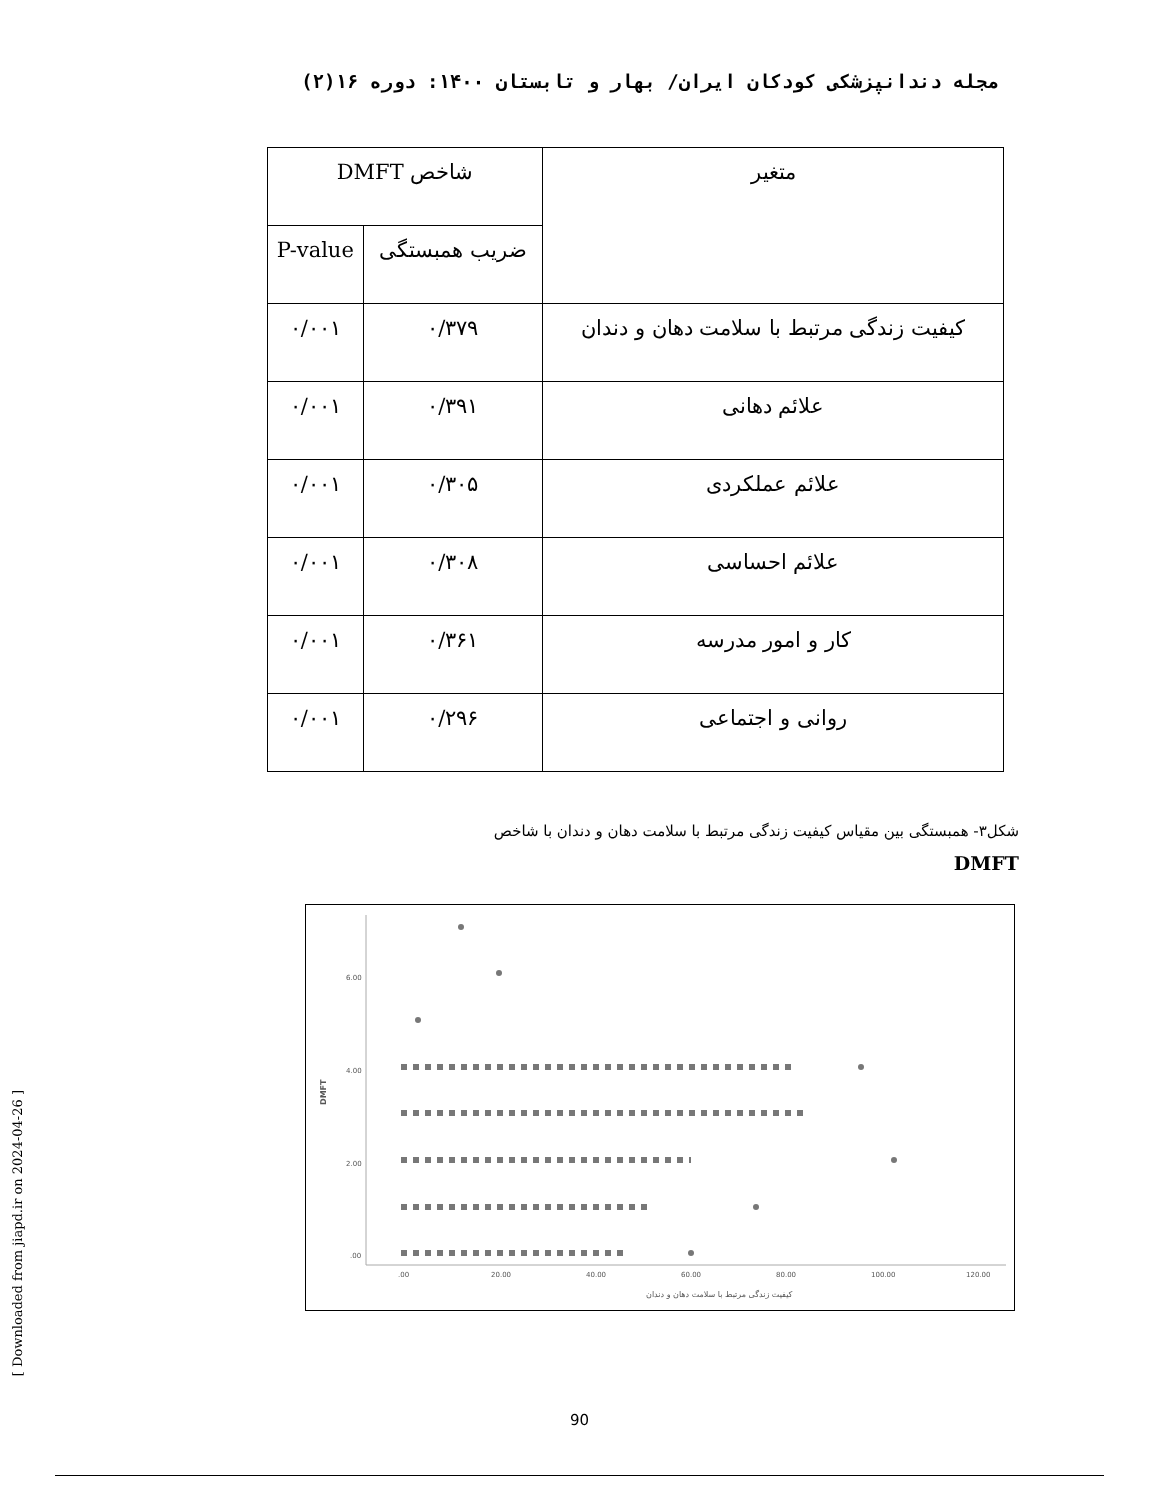مجله دندانپزشکی کودکان ایران/ بهار و تابستان ۱۴۰۰: دوره ۱۶(۲)
| متغیر | شاخص DMFT | |
| --- | --- | --- |
| | ضریب همبستگی | P-value |
| کیفیت زندگی مرتبط با سلامت دهان و دندان | ۰/۳۷۹ | ۰/۰۰۱ |
| علائم دهانی | ۰/۳۹۱ | ۰/۰۰۱ |
| علائم عملکردی | ۰/۳۰۵ | ۰/۰۰۱ |
| علائم احساسی | ۰/۳۰۸ | ۰/۰۰۱ |
| کار و امور مدرسه | ۰/۳۶۱ | ۰/۰۰۱ |
| روانی و اجتماعی | ۰/۲۹۶ | ۰/۰۰۱ |
شکل۳- همبستگی بین مقیاس کیفیت زندگی مرتبط با سلامت دهان و دندان با شاخص
DMFT
6.00
4.00
2.00
.00
DMFT
.00
20.00
40.00
60.00
80.00
100.00
120.00
کیفیت زندگی مرتبط با سلامت دهان و دندان
90
[ Downloaded from jiapd.ir on 2024-04-26 ]